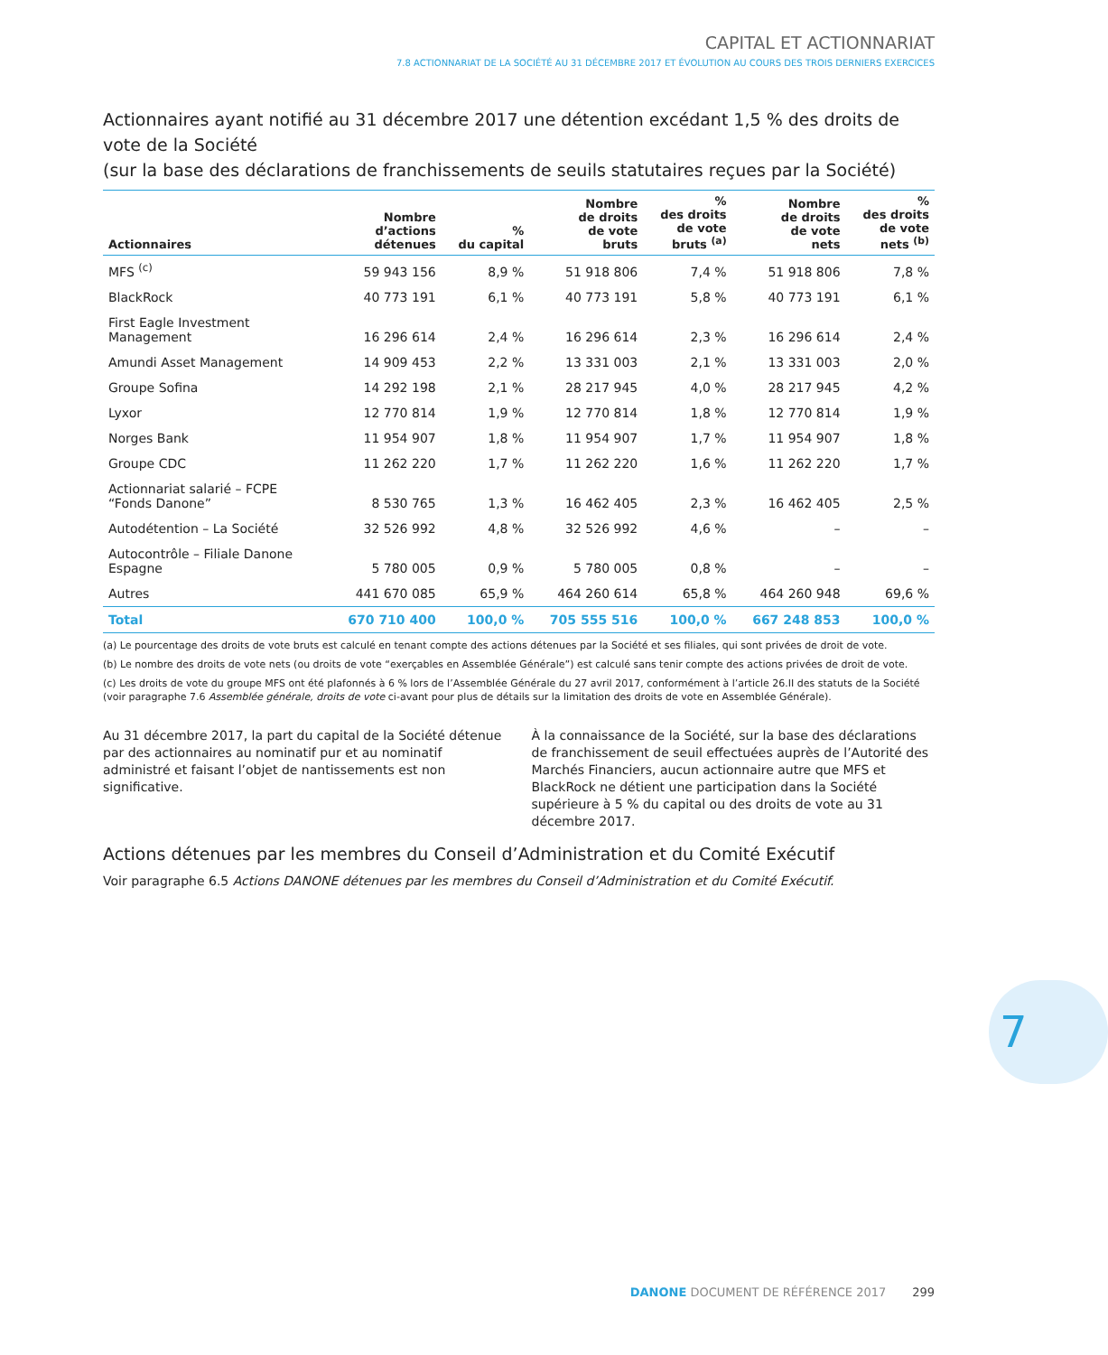CAPITAL ET ACTIONNARIAT
7.8 ACTIONNARIAT DE LA SOCIÉTÉ AU 31 DÉCEMBRE 2017 ET ÉVOLUTION AU COURS DES TROIS DERNIERS EXERCICES
Actionnaires ayant notifié au 31 décembre 2017 une détention excédant 1,5 % des droits de vote de la Société
(sur la base des déclarations de franchissements de seuils statutaires reçues par la Société)
| Actionnaires | Nombre d’actions détenues | % du capital | Nombre de droits de vote bruts | % des droits de vote bruts <sup>(a)</sup> | Nombre de droits de vote nets | % des droits de vote nets <sup>(b)</sup> |
| --- | --- | --- | --- | --- | --- | --- |
| MFS <sup>(c)</sup> | 59 943 156 | 8,9 % | 51 918 806 | 7,4 % | 51 918 806 | 7,8 % |
| BlackRock | 40 773 191 | 6,1 % | 40 773 191 | 5,8 % | 40 773 191 | 6,1 % |
| First Eagle Investment Management | 16 296 614 | 2,4 % | 16 296 614 | 2,3 % | 16 296 614 | 2,4 % |
| Amundi Asset Management | 14 909 453 | 2,2 % | 13 331 003 | 2,1 % | 13 331 003 | 2,0 % |
| Groupe Sofina | 14 292 198 | 2,1 % | 28 217 945 | 4,0 % | 28 217 945 | 4,2 % |
| Lyxor | 12 770 814 | 1,9 % | 12 770 814 | 1,8 % | 12 770 814 | 1,9 % |
| Norges Bank | 11 954 907 | 1,8 % | 11 954 907 | 1,7 % | 11 954 907 | 1,8 % |
| Groupe CDC | 11 262 220 | 1,7 % | 11 262 220 | 1,6 % | 11 262 220 | 1,7 % |
| Actionnariat salarié – FCPE “Fonds Danone” | 8 530 765 | 1,3 % | 16 462 405 | 2,3 % | 16 462 405 | 2,5 % |
| Autodétention – La Société | 32 526 992 | 4,8 % | 32 526 992 | 4,6 % | – | – |
| Autocontrôle – Filiale Danone Espagne | 5 780 005 | 0,9 % | 5 780 005 | 0,8 % | – | – |
| Autres | 441 670 085 | 65,9 % | 464 260 614 | 65,8 % | 464 260 948 | 69,6 % |
| Total | 670 710 400 | 100,0 % | 705 555 516 | 100,0 % | 667 248 853 | 100,0 % |
(a) Le pourcentage des droits de vote bruts est calculé en tenant compte des actions détenues par la Société et ses filiales, qui sont privées de droit de vote.
(b) Le nombre des droits de vote nets (ou droits de vote “exerçables en Assemblée Générale”) est calculé sans tenir compte des actions privées de droit de vote.
(c) Les droits de vote du groupe MFS ont été plafonnés à 6 % lors de l’Assemblée Générale du 27 avril 2017, conformément à l’article 26.II des statuts de la Société (voir paragraphe 7.6 Assemblée générale, droits de vote ci-avant pour plus de détails sur la limitation des droits de vote en Assemblée Générale).
Au 31 décembre 2017, la part du capital de la Société détenue par des actionnaires au nominatif pur et au nominatif administré et faisant l’objet de nantissements est non significative.
À la connaissance de la Société, sur la base des déclarations de franchissement de seuil effectuées auprès de l’Autorité des Marchés Financiers, aucun actionnaire autre que MFS et BlackRock ne détient une participation dans la Société supérieure à 5 % du capital ou des droits de vote au 31 décembre 2017.
Actions détenues par les membres du Conseil d’Administration et du Comité Exécutif
Voir paragraphe 6.5 Actions DANONE détenues par les membres du Conseil d’Administration et du Comité Exécutif.
7
DANONE DOCUMENT DE RÉFÉRENCE 2017 299